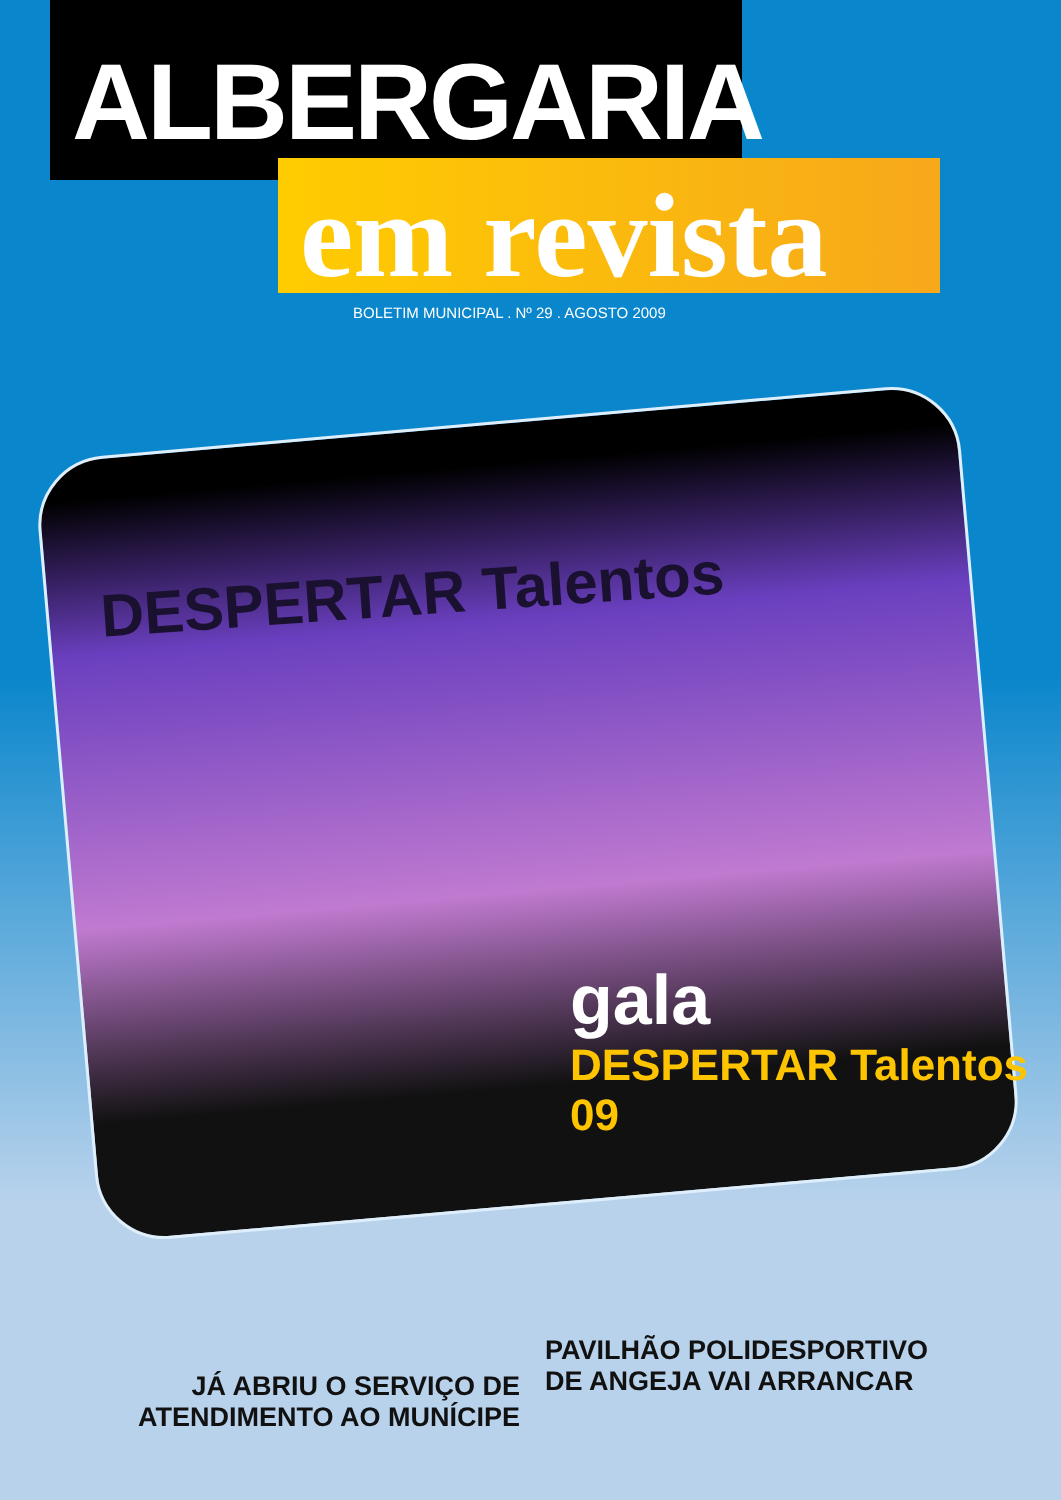ALBERGARIA
em revista
BOLETIM MUNICIPAL . Nº 29 . AGOSTO 2009
DESPERTAR Talentos
gala
DESPERTAR Talentos 09
JÁ ABRIU O SERVIÇO DE
ATENDIMENTO AO MUNÍCIPE
PAVILHÃO POLIDESPORTIVO
DE ANGEJA VAI ARRANCAR